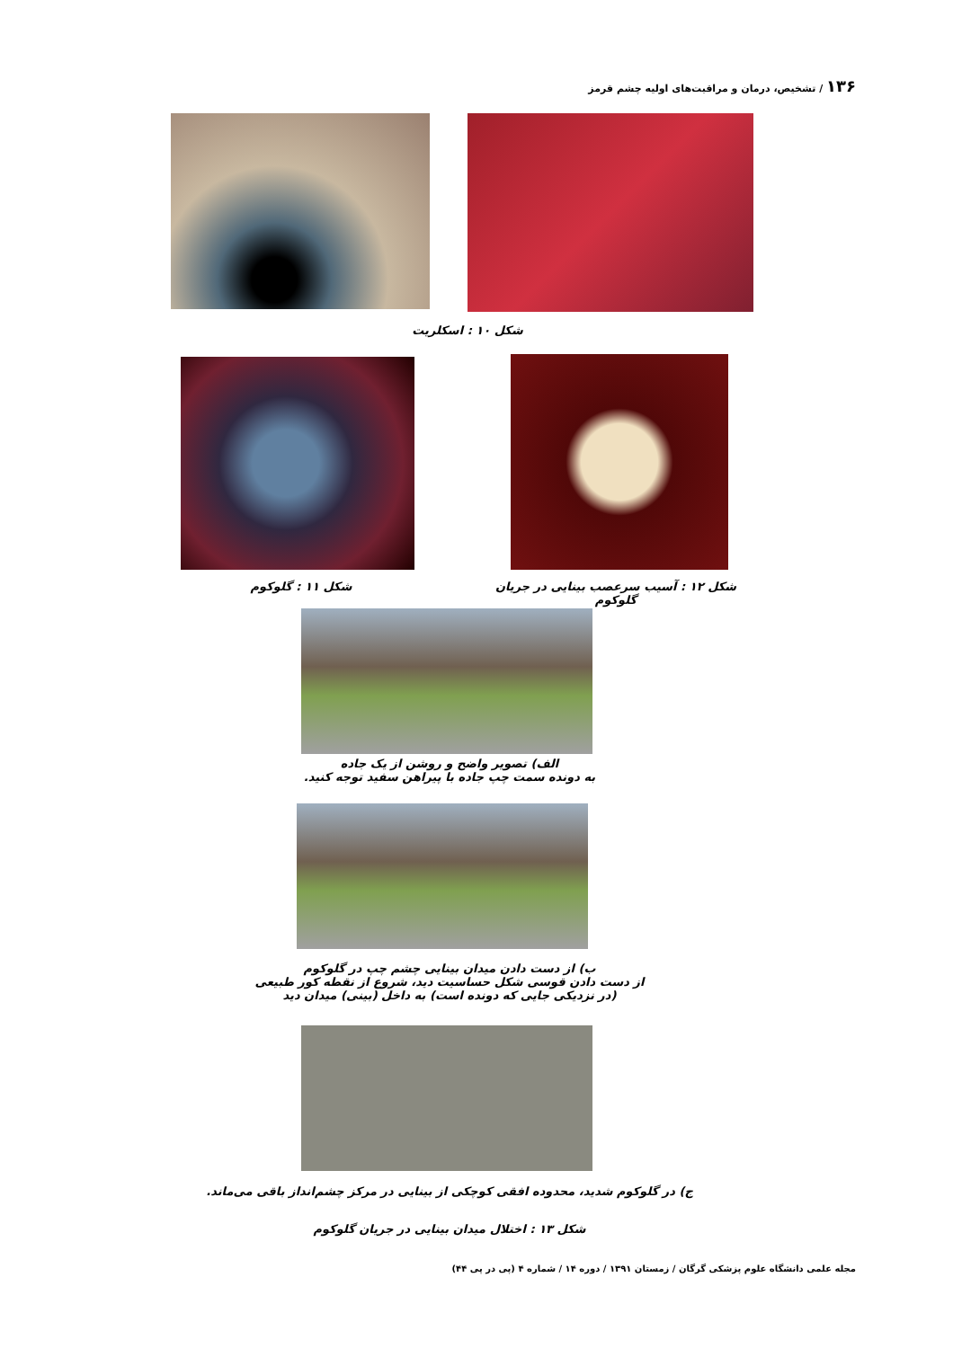۱۳۶ / تشخیص، درمان و مراقبت‌های اولیه چشم قرمز
شکل ۱۰ : اسکلریت
شکل ۱۲ : آسیب سرعصب بینایی در جریان گلوکوم
شکل ۱۱ : گلوکوم
الف) تصویر واضح و روشن از یک جاده
به دونده سمت چپ جاده با پیراهن سفید توجه کنید.
ب) از دست دادن میدان بینایی چشم چپ در گلوکوم
از دست دادن قوسی شکل حساسیت دید، شروع از نقطه کور طبیعی
(در نزدیکی جایی که دونده است) به داخل (بینی) میدان دید
ج) در گلوکوم شدید، محدوده افقی کوچکی از بینایی در مرکز چشم‌انداز باقی می‌ماند.
شکل ۱۳ : اختلال میدان بینایی در جریان گلوکوم
مجله علمی دانشگاه علوم پزشکی گرگان / زمستان ۱۳۹۱ / دوره ۱۴ / شماره ۴ (پی در پی ۴۴)